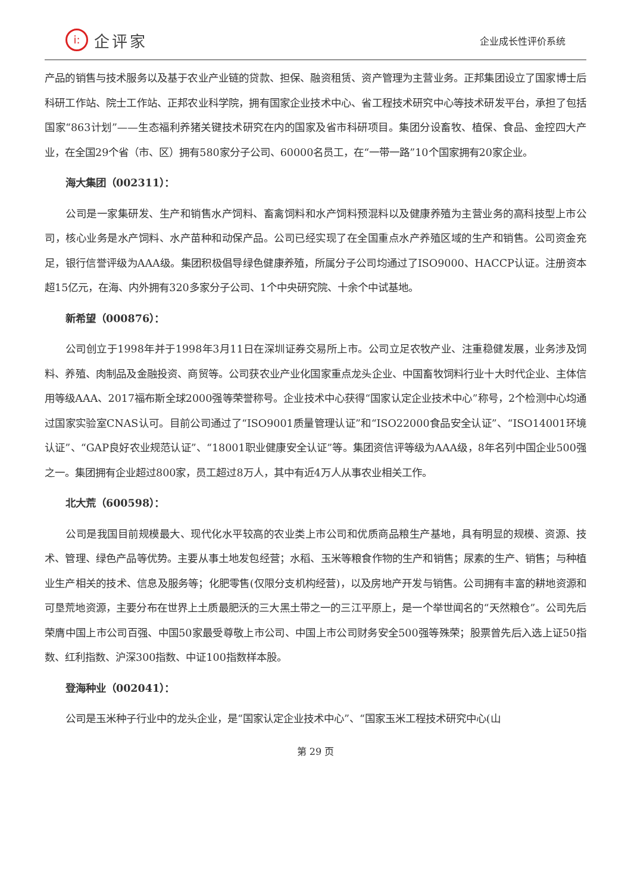i:
企评家
企业成长性评价系统
产品的销售与技术服务以及基于农业产业链的贷款、担保、融资租赁、资产管理为主营业务。正邦集团设立了国家博士后科研工作站、院士工作站、正邦农业科学院，拥有国家企业技术中心、省工程技术研究中心等技术研发平台，承担了包括国家“863计划”——生态福利养猪关键技术研究在内的国家及省市科研项目。集团分设畜牧、植保、食品、金控四大产业，在全国29个省（市、区）拥有580家分子公司、60000名员工，在“一带一路”10个国家拥有20家企业。
海大集团（002311）：
公司是一家集研发、生产和销售水产饲料、畜禽饲料和水产饲料预混料以及健康养殖为主营业务的高科技型上市公司，核心业务是水产饲料、水产苗种和动保产品。公司已经实现了在全国重点水产养殖区域的生产和销售。公司资金充足，银行信誉评级为AAA级。集团积极倡导绿色健康养殖，所属分子公司均通过了ISO9000、HACCP认证。注册资本超15亿元，在海、内外拥有320多家分子公司、1个中央研究院、十余个中试基地。
新希望（000876）：
公司创立于1998年并于1998年3月11日在深圳证券交易所上市。公司立足农牧产业、注重稳健发展，业务涉及饲料、养殖、肉制品及金融投资、商贸等。公司获农业产业化国家重点龙头企业、中国畜牧饲料行业十大时代企业、主体信用等级AAA、2017福布斯全球2000强等荣誉称号。企业技术中心获得“国家认定企业技术中心”称号，2个检测中心均通过国家实验室CNAS认可。目前公司通过了“ISO9001质量管理认证”和“ISO22000食品安全认证”、“ISO14001环境认证”、“GAP良好农业规范认证”、“18001职业健康安全认证”等。集团资信评等级为AAA级，8年名列中国企业500强之一。集团拥有企业超过800家，员工超过8万人，其中有近4万人从事农业相关工作。
北大荒（600598）：
公司是我国目前规模最大、现代化水平较高的农业类上市公司和优质商品粮生产基地，具有明显的规模、资源、技术、管理、绿色产品等优势。主要从事土地发包经营；水稻、玉米等粮食作物的生产和销售；尿素的生产、销售；与种植业生产相关的技术、信息及服务等；化肥零售(仅限分支机构经营)，以及房地产开发与销售。公司拥有丰富的耕地资源和可垦荒地资源，主要分布在世界上土质最肥沃的三大黑土带之一的三江平原上，是一个举世闻名的“天然粮仓”。公司先后荣膺中国上市公司百强、中国50家最受尊敬上市公司、中国上市公司财务安全500强等殊荣；股票曾先后入选上证50指数、红利指数、沪深300指数、中证100指数样本股。
登海种业（002041）：
公司是玉米种子行业中的龙头企业，是“国家认定企业技术中心”、“国家玉米工程技术研究中心(山
第 29 页